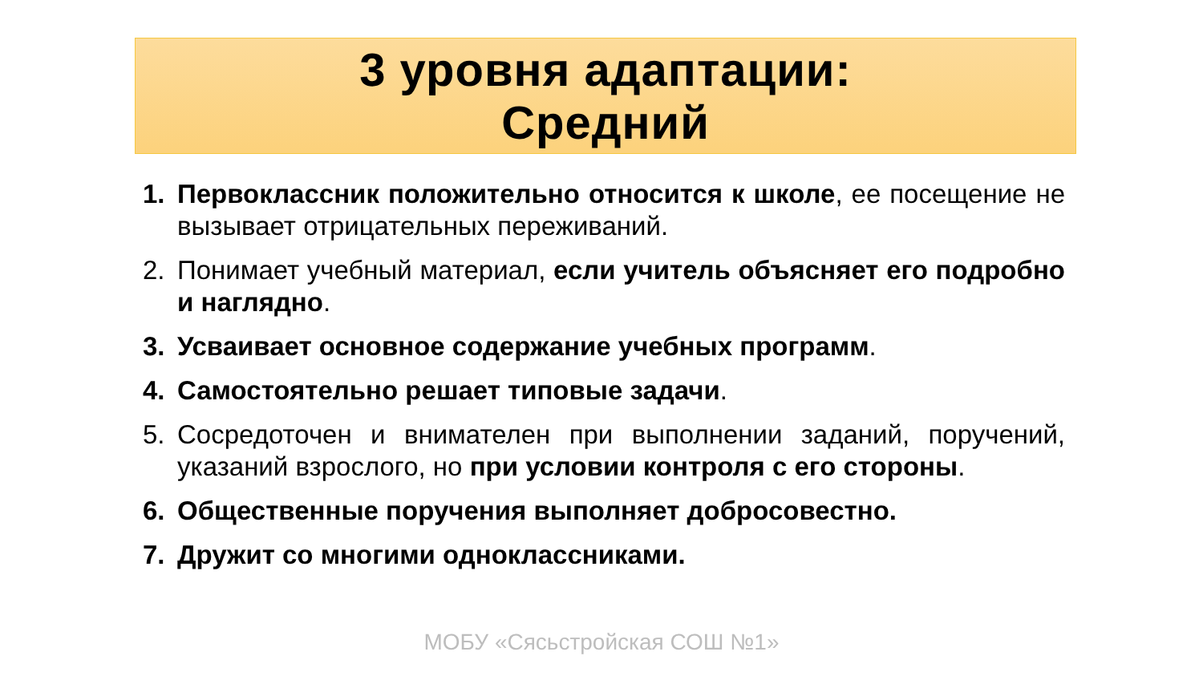3 уровня адаптации:
Средний
1. Первоклассник положительно относится к школе, ее посещение не вызывает отрицательных переживаний.
2. Понимает учебный материал, если учитель объясняет его подробно и наглядно.
3. Усваивает основное содержание учебных программ.
4. Самостоятельно решает типовые задачи.
5. Сосредоточен и внимателен при выполнении заданий, поручений, указаний взрослого, но при условии контроля с его стороны.
6. Общественные поручения выполняет добросовестно.
7. Дружит со многими одноклассниками.
МОБУ «Сясьстройская СОШ №1»